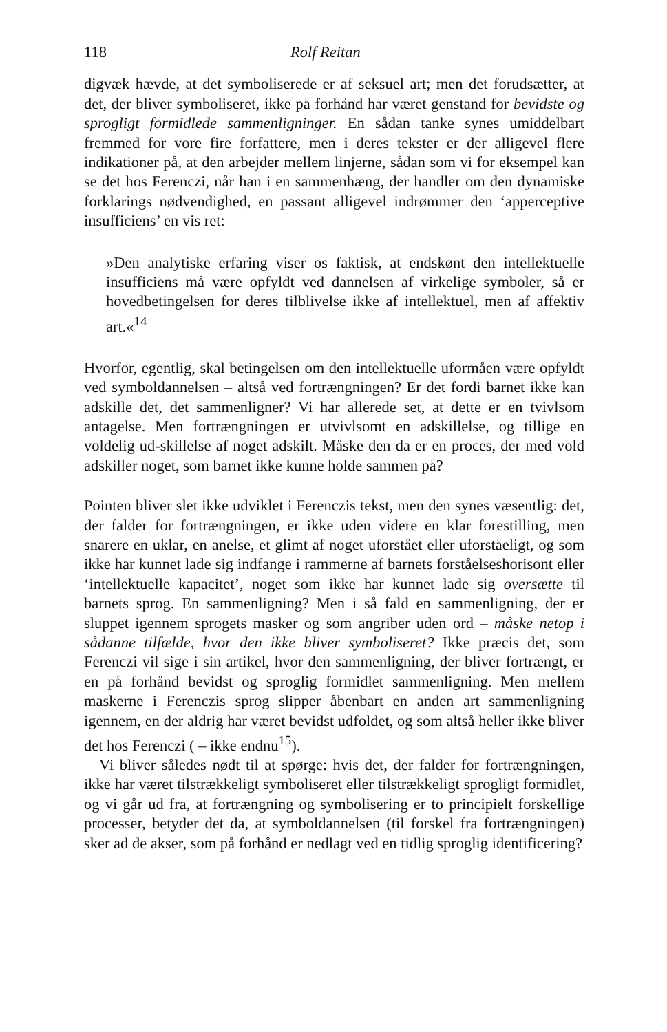118 Rolf Reitan
digvæk hævde, at det symboliserede er af seksuel art; men det forudsætter, at det, der bliver symboliseret, ikke på forhånd har været genstand for bevidste og sprogligt formidlede sammenligninger. En sådan tanke synes umiddelbart fremmed for vore fire forfattere, men i deres tekster er der alligevel flere indikationer på, at den arbejder mellem linjerne, sådan som vi for eksempel kan se det hos Ferenczi, når han i en sammenhæng, der handler om den dynamiske forklarings nødvendighed, en passant alligevel indrømmer den ‘apperceptive insufficiens’ en vis ret:
»Den analytiske erfaring viser os faktisk, at endskønt den intellektuelle insufficiens må være opfyldt ved dannelsen af virkelige symboler, så er hovedbetingelsen for deres tilblivelse ikke af intellektuel, men af affektiv art.«<sup>14</sup>
Hvorfor, egentlig, skal betingelsen om den intellektuelle uformåen være opfyldt ved symboldannelsen – altså ved fortrængningen? Er det fordi barnet ikke kan adskille det, det sammenligner? Vi har allerede set, at dette er en tvivlsom antagelse. Men fortrængningen er utvivlsomt en adskillelse, og tillige en voldelig ud-skillelse af noget adskilt. Måske den da er en proces, der med vold adskiller noget, som barnet ikke kunne holde sammen på?
Pointen bliver slet ikke udviklet i Ferenczis tekst, men den synes væsentlig: det, der falder for fortrængningen, er ikke uden videre en klar forestilling, men snarere en uklar, en anelse, et glimt af noget uforstået eller uforståeligt, og som ikke har kunnet lade sig indfange i rammerne af barnets forståelseshorisont eller ‘intellektuelle kapacitet’, noget som ikke har kunnet lade sig oversætte til barnets sprog. En sammenligning? Men i så fald en sammenligning, der er sluppet igennem sprogets masker og som angriber uden ord – måske netop i sådanne tilfælde, hvor den ikke bliver symboliseret? Ikke præcis det, som Ferenczi vil sige i sin artikel, hvor den sammenligning, der bliver fortrængt, er en på forhånd bevidst og sproglig formidlet sammenligning. Men mellem maskerne i Ferenczis sprog slipper åbenbart en anden art sammenligning igennem, en der aldrig har været bevidst udfoldet, og som altså heller ikke bliver det hos Ferenczi ( – ikke endnu<sup>15</sup>).
Vi bliver således nødt til at spørge: hvis det, der falder for fortrængningen, ikke har været tilstrækkeligt symboliseret eller tilstrækkeligt sprogligt formidlet, og vi går ud fra, at fortrængning og symbolisering er to principielt forskellige processer, betyder det da, at symboldannelsen (til forskel fra fortrængningen) sker ad de akser, som på forhånd er nedlagt ved en tidlig sproglig identificering?